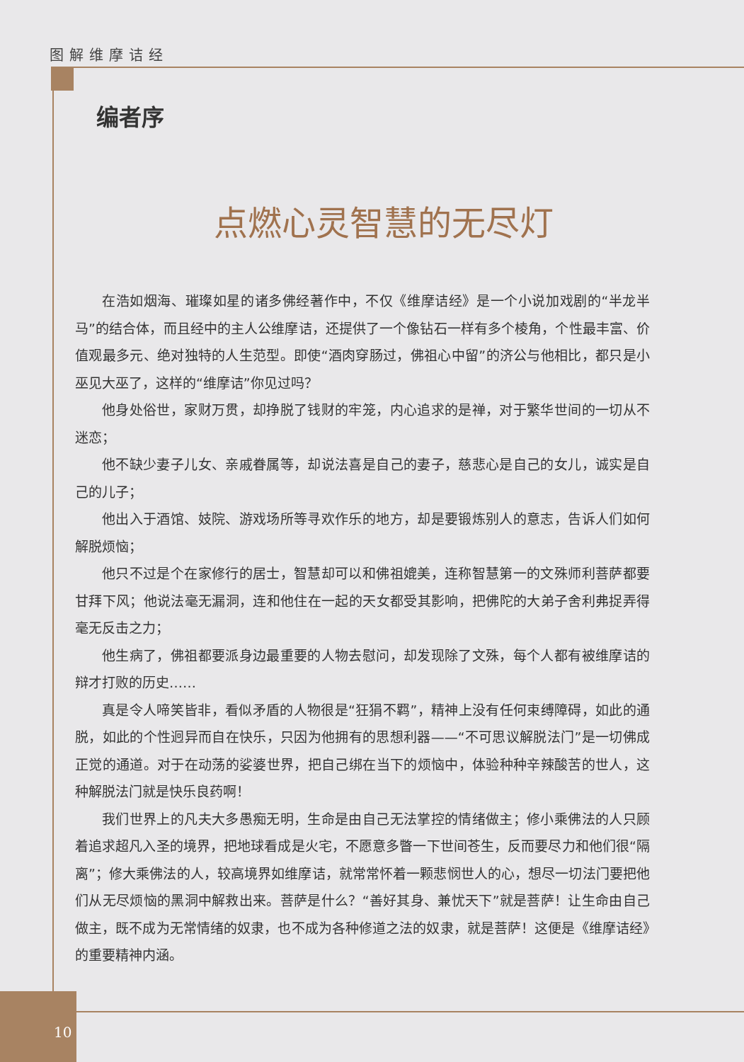图解维摩诘经
10
编者序
点燃心灵智慧的无尽灯
在浩如烟海、璀璨如星的诸多佛经著作中，不仅《维摩诘经》是一个小说加戏剧的“半龙半马”的结合体，而且经中的主人公维摩诘，还提供了一个像钻石一样有多个棱角，个性最丰富、价值观最多元、绝对独特的人生范型。即使“酒肉穿肠过，佛祖心中留”的济公与他相比，都只是小巫见大巫了，这样的“维摩诘”你见过吗？
他身处俗世，家财万贯，却挣脱了钱财的牢笼，内心追求的是禅，对于繁华世间的一切从不迷恋；
他不缺少妻子儿女、亲戚眷属等，却说法喜是自己的妻子，慈悲心是自己的女儿，诚实是自己的儿子；
他出入于酒馆、妓院、游戏场所等寻欢作乐的地方，却是要锻炼别人的意志，告诉人们如何解脱烦恼；
他只不过是个在家修行的居士，智慧却可以和佛祖媲美，连称智慧第一的文殊师利菩萨都要甘拜下风；他说法毫无漏洞，连和他住在一起的天女都受其影响，把佛陀的大弟子舍利弗捉弄得毫无反击之力；
他生病了，佛祖都要派身边最重要的人物去慰问，却发现除了文殊，每个人都有被维摩诘的辩才打败的历史……
真是令人啼笑皆非，看似矛盾的人物很是“狂狷不羁”，精神上没有任何束缚障碍，如此的通脱，如此的个性迥异而自在快乐，只因为他拥有的思想利器——“不可思议解脱法门”是一切佛成正觉的通道。对于在动荡的娑婆世界，把自己绑在当下的烦恼中，体验种种辛辣酸苦的世人，这种解脱法门就是快乐良药啊！
我们世界上的凡夫大多愚痴无明，生命是由自己无法掌控的情绪做主；修小乘佛法的人只顾着追求超凡入圣的境界，把地球看成是火宅，不愿意多瞥一下世间苍生，反而要尽力和他们很“隔离”；修大乘佛法的人，较高境界如维摩诘，就常常怀着一颗悲悯世人的心，想尽一切法门要把他们从无尽烦恼的黑洞中解救出来。菩萨是什么？“善好其身、兼忧天下”就是菩萨！让生命由自己做主，既不成为无常情绪的奴隶，也不成为各种修道之法的奴隶，就是菩萨！这便是《维摩诘经》的重要精神内涵。